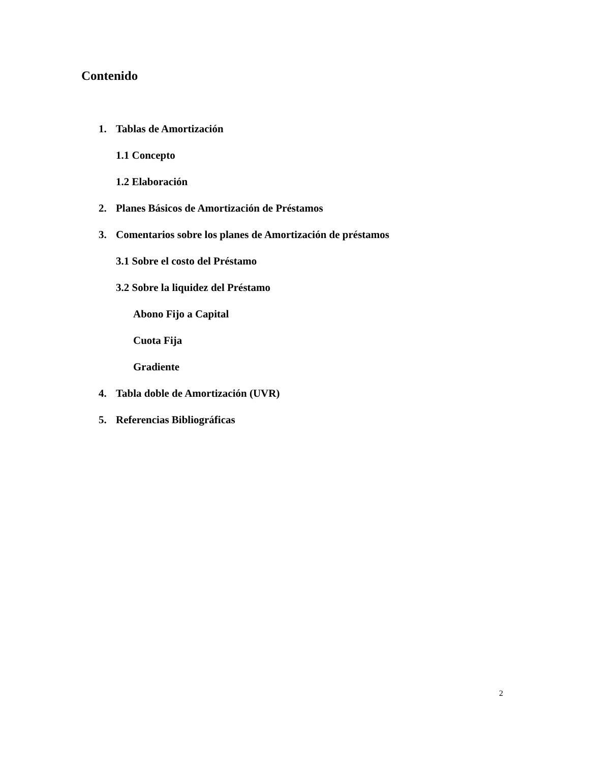Contenido
1. Tablas de Amortización
1.1 Concepto
1.2 Elaboración
2. Planes Básicos de Amortización de Préstamos
3. Comentarios sobre los planes de Amortización de préstamos
3.1 Sobre el costo del Préstamo
3.2 Sobre la liquidez del Préstamo
Abono Fijo a Capital
Cuota Fija
Gradiente
4. Tabla doble de Amortización (UVR)
5. Referencias Bibliográficas
2